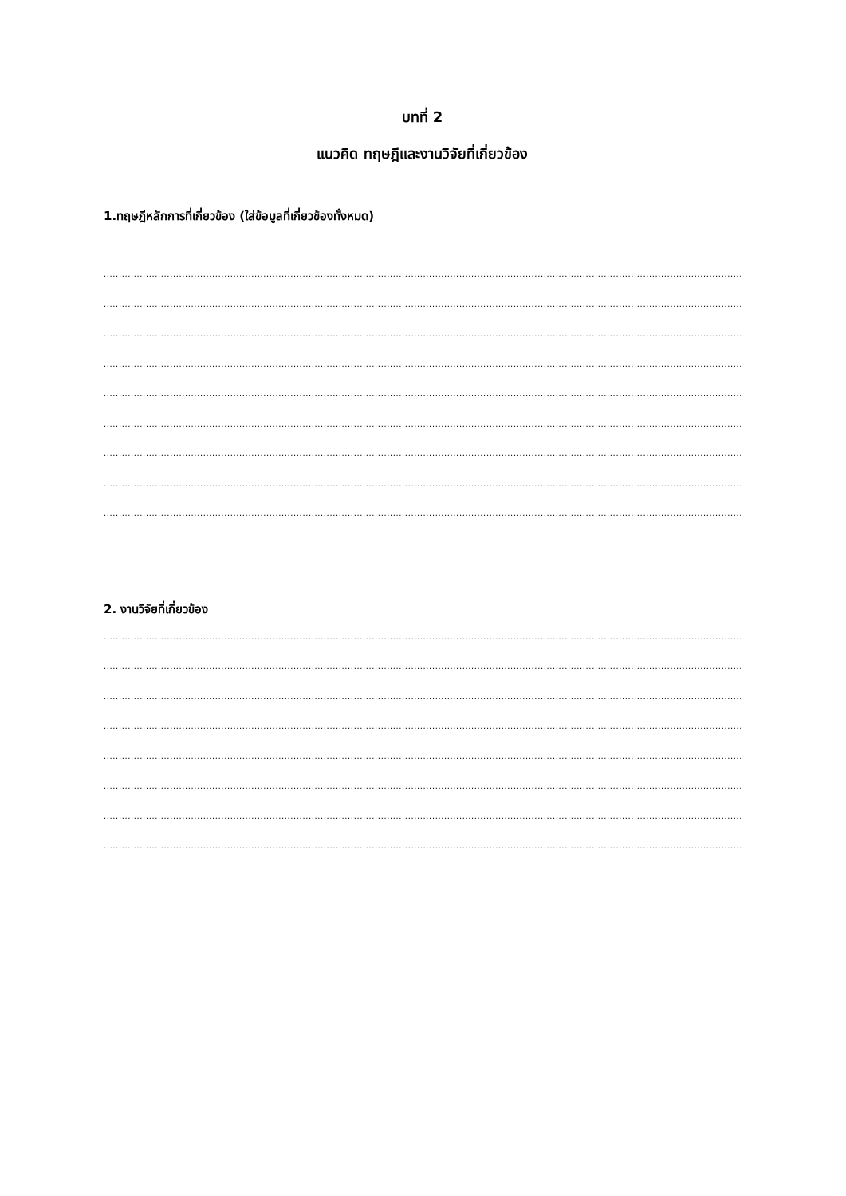บทที่ 2
แนวคิด ทฤษฎีและงานวิจัยที่เกี่ยวข้อง
1.ทฤษฎีหลักการที่เกี่ยวข้อง (ใส่ข้อมูลที่เกี่ยวข้องทั้งหมด)
................................................................................................................................................................................................................................................
................................................................................................................................................................................................................................................
................................................................................................................................................................................................................................................
................................................................................................................................................................................................................................................
................................................................................................................................................................................................................................................
................................................................................................................................................................................................................................................
................................................................................................................................................................................................................................................
................................................................................................................................................................................................................................................
................................................................................................................................................................................................................................................
2. งานวิจัยที่เกี่ยวข้อง
................................................................................................................................................................................................................................................
................................................................................................................................................................................................................................................
................................................................................................................................................................................................................................................
................................................................................................................................................................................................................................................
................................................................................................................................................................................................................................................
................................................................................................................................................................................................................................................
................................................................................................................................................................................................................................................
................................................................................................................................................................................................................................................